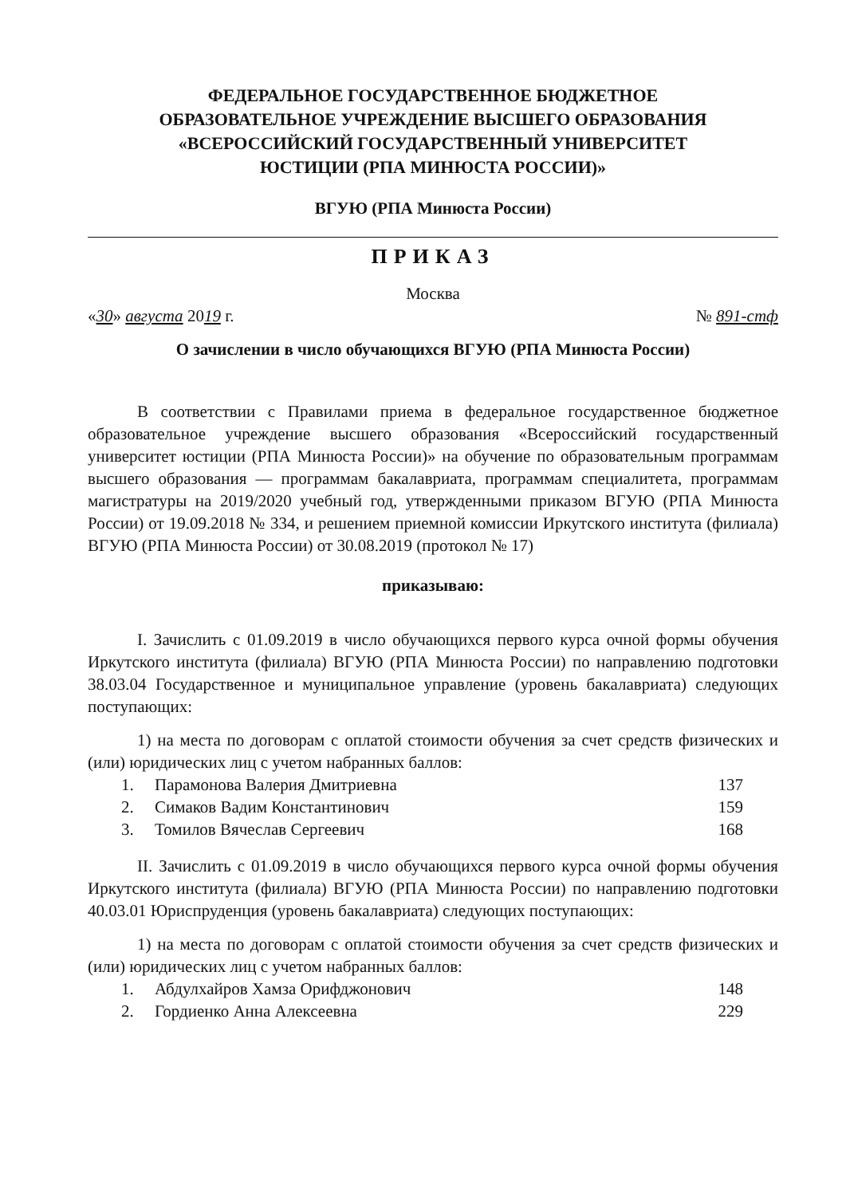ФЕДЕРАЛЬНОЕ ГОСУДАРСТВЕННОЕ БЮДЖЕТНОЕ
ОБРАЗОВАТЕЛЬНОЕ УЧРЕЖДЕНИЕ ВЫСШЕГО ОБРАЗОВАНИЯ
«ВСЕРОССИЙСКИЙ ГОСУДАРСТВЕННЫЙ УНИВЕРСИТЕТ
ЮСТИЦИИ (РПА МИНЮСТА РОССИИ)»
ВГУЮ (РПА Минюста России)
ПРИКАЗ
Москва
«30» августа 2019 г. № 891-стф
О зачислении в число обучающихся ВГУЮ (РПА Минюста России)
В соответствии с Правилами приема в федеральное государственное бюджетное образовательное учреждение высшего образования «Всероссийский государственный университет юстиции (РПА Минюста России)» на обучение по образовательным программам высшего образования — программам бакалавриата, программам специалитета, программам магистратуры на 2019/2020 учебный год, утвержденными приказом ВГУЮ (РПА Минюста России) от 19.09.2018 № 334, и решением приемной комиссии Иркутского института (филиала) ВГУЮ (РПА Минюста России) от 30.08.2019 (протокол № 17)
приказываю:
I. Зачислить с 01.09.2019 в число обучающихся первого курса очной формы обучения Иркутского института (филиала) ВГУЮ (РПА Минюста России) по направлению подготовки 38.03.04 Государственное и муниципальное управление (уровень бакалавриата) следующих поступающих:
1) на места по договорам с оплатой стоимости обучения за счет средств физических и (или) юридических лиц с учетом набранных баллов:
| 1. | Парамонова Валерия Дмитриевна | 137 |
| 2. | Симаков Вадим Константинович | 159 |
| 3. | Томилов Вячеслав Сергеевич | 168 |
II. Зачислить с 01.09.2019 в число обучающихся первого курса очной формы обучения Иркутского института (филиала) ВГУЮ (РПА Минюста России) по направлению подготовки 40.03.01 Юриспруденция (уровень бакалавриата) следующих поступающих:
1) на места по договорам с оплатой стоимости обучения за счет средств физических и (или) юридических лиц с учетом набранных баллов:
| 1. | Абдулхайров Хамза Орифджонович | 148 |
| 2. | Гордиенко Анна Алексеевна | 229 |